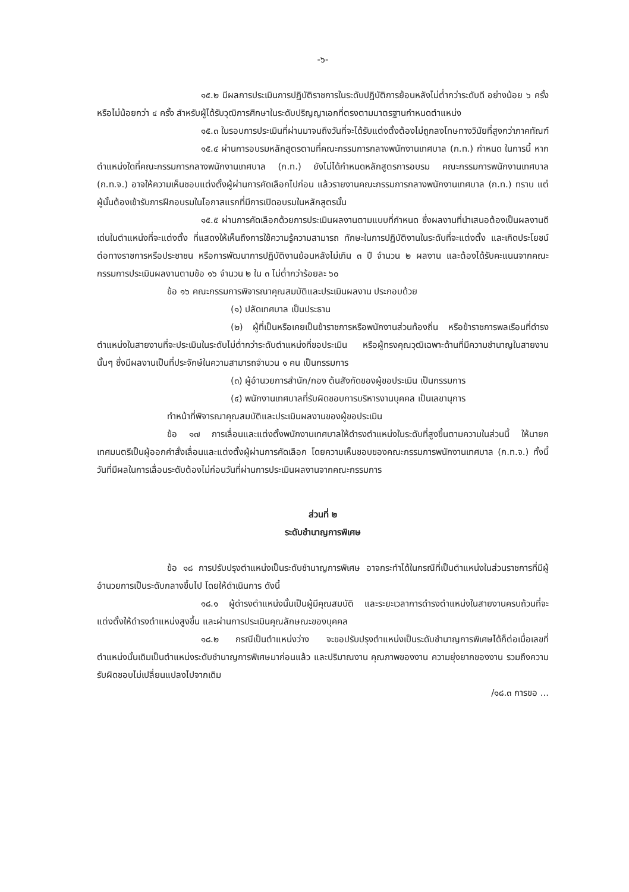-๖-
๑๕.๒ มีผลการประเมินการปฏิบัติราชการในระดับปฏิบัติการย้อนหลังไม่ต่ำกว่าระดับดี อย่างน้อย ๖ ครั้ง หรือไม่น้อยกว่า ๔ ครั้ง สำหรับผู้ได้รับวุฒิการศึกษาในระดับปริญญาเอกที่ตรงตามมาตรฐานกำหนดตำแหน่ง
๑๕.๓ ในรอบการประเมินที่ผ่านมาจนถึงวันที่จะได้รับแต่งตั้งต้องไม่ถูกลงโทษทางวินัยที่สูงกว่าภาคทัณฑ์
๑๕.๔ ผ่านการอบรมหลักสูตรตามที่คณะกรรมการกลางพนักงานเทศบาล (ก.ท.) กำหนด ในการนี้ หากตำแหน่งใดที่คณะกรรมการกลางพนักงานเทศบาล (ก.ท.) ยังไม่ได้กำหนดหลักสูตรการอบรม คณะกรรมการพนักงานเทศบาล (ก.ท.จ.) อาจให้ความเห็นชอบแต่งตั้งผู้ผ่านการคัดเลือกไปก่อน แล้วรายงานคณะกรรมการกลางพนักงานเทศบาล (ก.ท.) ทราบ แต่ผู้นั้นต้องเข้ารับการฝึกอบรมในโอกาสแรกที่มีการเปิดอบรมในหลักสูตรนั้น
๑๕.๕ ผ่านการคัดเลือกด้วยการประเมินผลงานตามแบบที่กำหนด ซึ่งผลงานที่นำเสนอต้องเป็นผลงานดีเด่นในตำแหน่งที่จะแต่งตั้ง ที่แสดงให้เห็นถึงการใช้ความรู้ความสามารถ ทักษะในการปฏิบัติงานในระดับที่จะแต่งตั้ง และเกิดประโยชน์ต่อทางราชการหรือประชาชน หรือการพัฒนาการปฏิบัติงานย้อนหลังไม่เกิน ๓ ปี จำนวน ๒ ผลงาน และต้องได้รับคะแนนจากคณะกรรมการประเมินผลงานตามข้อ ๑๖ จำนวน ๒ ใน ๓ ไม่ต่ำกว่าร้อยละ ๖๐
ข้อ ๑๖ คณะกรรมการพิจารณาคุณสมบัติและประเมินผลงาน ประกอบด้วย
(๑) ปลัดเทศบาล เป็นประธาน
(๒) ผู้ที่เป็นหรือเคยเป็นข้าราชการหรือพนักงานส่วนท้องถิ่น หรือข้าราชการพลเรือนที่ดำรงตำแหน่งในสายงานที่จะประเมินในระดับไม่ต่ำกว่าระดับตำแหน่งที่ขอประเมิน หรือผู้ทรงคุณวุฒิเฉพาะด้านที่มีความชำนาญในสายงานนั้นๆ ซึ่งมีผลงานเป็นที่ประจักษ์ในความสามารถจำนวน ๑ คน เป็นกรรมการ
(๓) ผู้อำนวยการสำนัก/กอง ต้นสังกัดของผู้ขอประเมิน เป็นกรรมการ
(๔) พนักงานเทศบาลที่รับผิดชอบการบริหารงานบุคคล เป็นเลขานุการ
ทำหน้าที่พิจารณาคุณสมบัติและประเมินผลงานของผู้ขอประเมิน
ข้อ ๑๗ การเลื่อนและแต่งตั้งพนักงานเทศบาลให้ดำรงตำแหน่งในระดับที่สูงขึ้นตามความในส่วนนี้ ให้นายกเทศมนตรีเป็นผู้ออกคำสั่งเลื่อนและแต่งตั้งผู้ผ่านการคัดเลือก โดยความเห็นชอบของคณะกรรมการพนักงานเทศบาล (ก.ท.จ.) ทั้งนี้ วันที่มีผลในการเลื่อนระดับต้องไม่ก่อนวันที่ผ่านการประเมินผลงานจากคณะกรรมการ
ส่วนที่ ๒
ระดับชำนาญการพิเศษ
ข้อ ๑๘ การปรับปรุงตำแหน่งเป็นระดับชำนาญการพิเศษ อาจกระทำได้ในกรณีที่เป็นตำแหน่งในส่วนราชการที่มีผู้อำนวยการเป็นระดับกลางขึ้นไป โดยให้ดำเนินการ ดังนี้
๑๘.๑ ผู้ดำรงตำแหน่งนั้นเป็นผู้มีคุณสมบัติ และระยะเวลาการดำรงตำแหน่งในสายงานครบถ้วนที่จะแต่งตั้งให้ดำรงตำแหน่งสูงขึ้น และผ่านการประเมินคุณลักษณะของบุคคล
๑๘.๒ กรณีเป็นตำแหน่งว่าง จะขอปรับปรุงตำแหน่งเป็นระดับชำนาญการพิเศษได้ก็ต่อเมื่อเลขที่ตำแหน่งนั้นเดิมเป็นตำแหน่งระดับชำนาญการพิเศษมาก่อนแล้ว และปริมาณงาน คุณภาพของงาน ความยุ่งยากของงาน รวมถึงความรับผิดชอบไม่เปลี่ยนแปลงไปจากเดิม
/๑๘.๓ การขอ ...